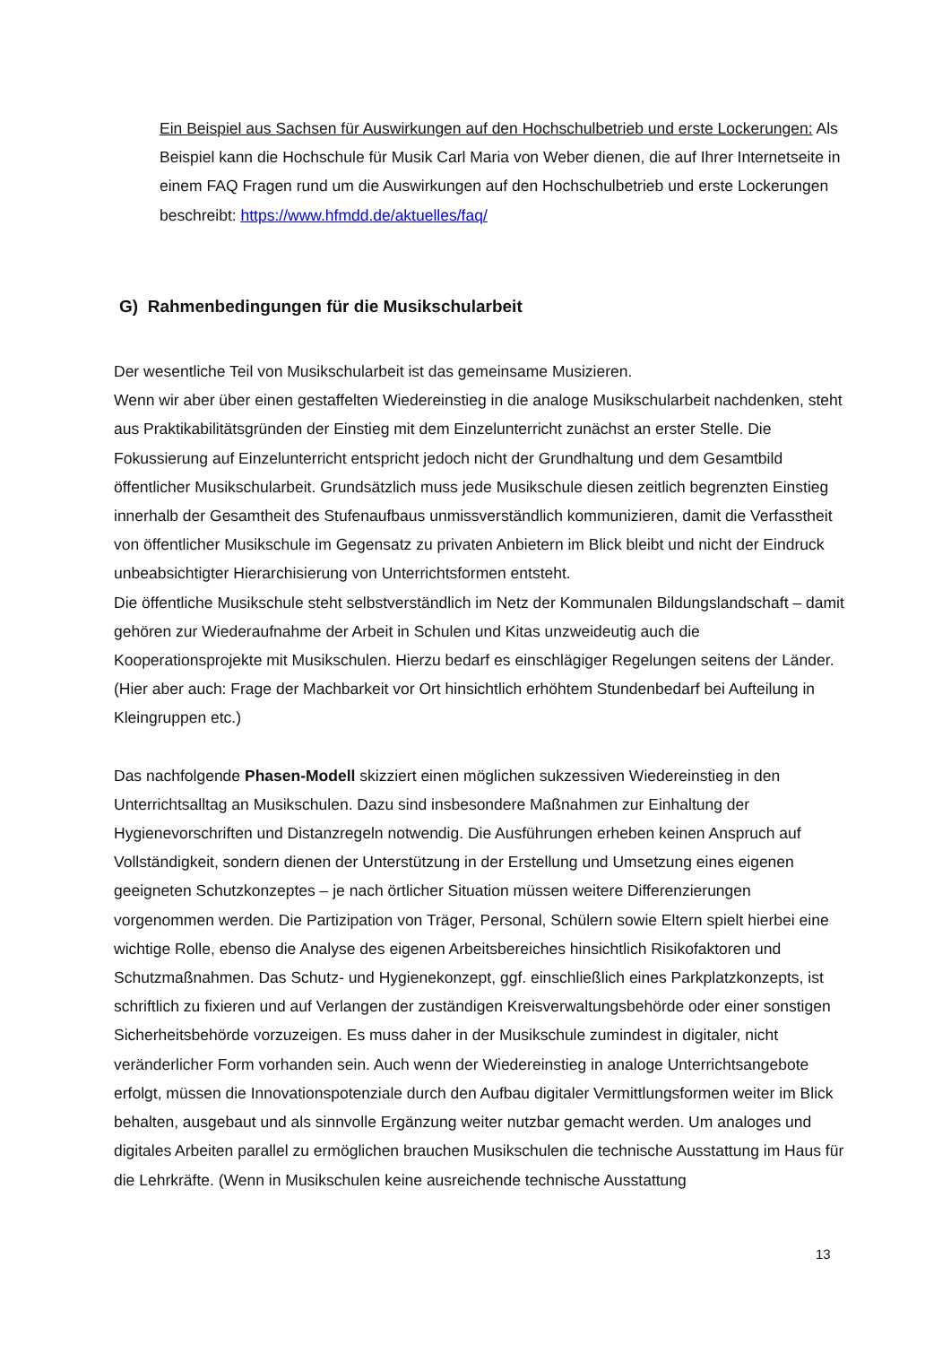Ein Beispiel aus Sachsen für Auswirkungen auf den Hochschulbetrieb und erste Lockerungen: Als Beispiel kann die Hochschule für Musik Carl Maria von Weber dienen, die auf Ihrer Internetseite in einem FAQ Fragen rund um die Auswirkungen auf den Hochschulbetrieb und erste Lockerungen beschreibt: https://www.hfmdd.de/aktuelles/faq/
G) Rahmenbedingungen für die Musikschularbeit
Der wesentliche Teil von Musikschularbeit ist das gemeinsame Musizieren.
Wenn wir aber über einen gestaffelten Wiedereinstieg in die analoge Musikschularbeit nachdenken, steht aus Praktikabilitätsgründen der Einstieg mit dem Einzelunterricht zunächst an erster Stelle. Die Fokussierung auf Einzelunterricht entspricht jedoch nicht der Grundhaltung und dem Gesamtbild öffentlicher Musikschularbeit. Grundsätzlich muss jede Musikschule diesen zeitlich begrenzten Einstieg innerhalb der Gesamtheit des Stufenaufbaus unmissverständlich kommunizieren, damit die Verfasstheit von öffentlicher Musikschule im Gegensatz zu privaten Anbietern im Blick bleibt und nicht der Eindruck unbeabsichtigter Hierarchisierung von Unterrichtsformen entsteht.
Die öffentliche Musikschule steht selbstverständlich im Netz der Kommunalen Bildungslandschaft – damit gehören zur Wiederaufnahme der Arbeit in Schulen und Kitas unzweideutig auch die Kooperationsprojekte mit Musikschulen. Hierzu bedarf es einschlägiger Regelungen seitens der Länder. (Hier aber auch: Frage der Machbarkeit vor Ort hinsichtlich erhöhtem Stundenbedarf bei Aufteilung in Kleingruppen etc.)
Das nachfolgende Phasen-Modell skizziert einen möglichen sukzessiven Wiedereinstieg in den Unterrichtsalltag an Musikschulen. Dazu sind insbesondere Maßnahmen zur Einhaltung der Hygienevorschriften und Distanzregeln notwendig. Die Ausführungen erheben keinen Anspruch auf Vollständigkeit, sondern dienen der Unterstützung in der Erstellung und Umsetzung eines eigenen geeigneten Schutzkonzeptes – je nach örtlicher Situation müssen weitere Differenzierungen vorgenommen werden. Die Partizipation von Träger, Personal, Schülern sowie Eltern spielt hierbei eine wichtige Rolle, ebenso die Analyse des eigenen Arbeitsbereiches hinsichtlich Risikofaktoren und Schutzmaßnahmen. Das Schutz- und Hygienekonzept, ggf. einschließlich eines Parkplatzkonzepts, ist schriftlich zu fixieren und auf Verlangen der zuständigen Kreisverwaltungsbehörde oder einer sonstigen Sicherheitsbehörde vorzuzeigen. Es muss daher in der Musikschule zumindest in digitaler, nicht veränderlicher Form vorhanden sein. Auch wenn der Wiedereinstieg in analoge Unterrichtsangebote erfolgt, müssen die Innovationspotenziale durch den Aufbau digitaler Vermittlungsformen weiter im Blick behalten, ausgebaut und als sinnvolle Ergänzung weiter nutzbar gemacht werden. Um analoges und digitales Arbeiten parallel zu ermöglichen brauchen Musikschulen die technische Ausstattung im Haus für die Lehrkräfte. (Wenn in Musikschulen keine ausreichende technische Ausstattung
13